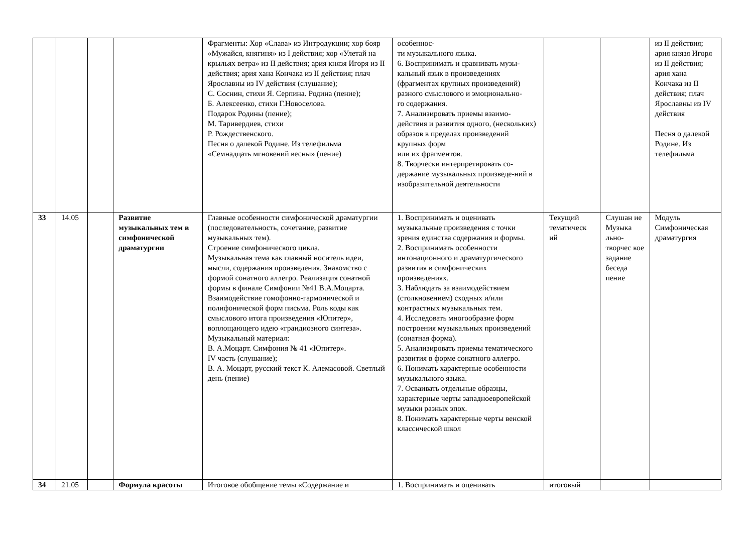| | | | | Фрагменты: Хор «Слава» из Интродукции; хор бояр «Мужайся, княгиня» из I действия; хор «Улетай на крыльях ветра» из II действия; ария князя Игоря из II действия; ария хана Кончака из II действия; плач Ярославны из IV действия (слушание); С. Соснин, стихи Я. Серпина. Родина (пение); Б. Алексеенко, стихи Г.Новоселова. Подарок Родины (пение); М. Таривердиев, стихи Р. Рождественского. Песня о далекой Родине. Из телефильма «Семнадцать мгновений весны» (пение) | особеннос- ти музыкального языка. 6. Воспринимать и сравнивать музы-кальный язык в произведениях (фрагментах крупных произведений) разного смыслового и эмоционально- го содержания. 7. Анализировать приемы взаимо-действия и развития одного, (нескольких) образов в пределах произведений крупных форм или их фрагментов. 8. Творчески интерпретировать со-держание музыкальных произведе-ний в изобразительной деятельности | | | из II действия; ария князя Игоря из II действия; ария хана Кончака из II действия; плач Ярославны из IV действия Песня о далекой Родине. Из телефильма |
| 33 | 14.05 | | Развитие музыкальных тем в симфонической драматургии | Главные особенности симфонической драматургии (последовательность, сочетание, развитие музыкальных тем). Строение симфонического цикла. Музыкальная тема как главный носитель идеи, мысли, содержания произведения. Знакомство с формой сонатного аллегро. Реализация сонатной формы в финале Симфонии №41 В.А.Моцарта. Взаимодействие гомофонно-гармонической и полифонической форм письма. Роль коды как смыслового итога произведения «Юпитер», воплощающего идею «грандиозного синтеза». Музыкальный материал: В. А.Моцарт. Симфония № 41 «Юпитер». IV часть (слушание); В. А. Моцарт, русский текст К. Алемасовой. Светлый день (пение) | 1. Воспринимать и оценивать музыкальные произведения с точки зрения единства содержания и формы. 2. Воспринимать особенности интонационного и драматургического развития в симфонических произведениях. 3. Наблюдать за взаимодействием (столкновением) сходных и/или контрастных музыкальных тем. 4. Исследовать многообразие форм построения музыкальных произведений (сонатная форма). 5. Анализировать приемы тематического развития в форме сонатного аллегро. 6. Понимать характерные особенности музыкального языка. 7. Осваивать отдельные образцы, характерные черты западноевропейской музыки разных эпох. 8. Понимать характерные черты венской классической школ | Текущий тематическ ий | Слушан ие Музыка льно-творчес кое задание беседа пение | Модуль Симфоническая драматургия |
| 34 | 21.05 | | Формула красоты | Итоговое обобщение темы «Содержание и | 1. Воспринимать и оценивать | итоговый | | |